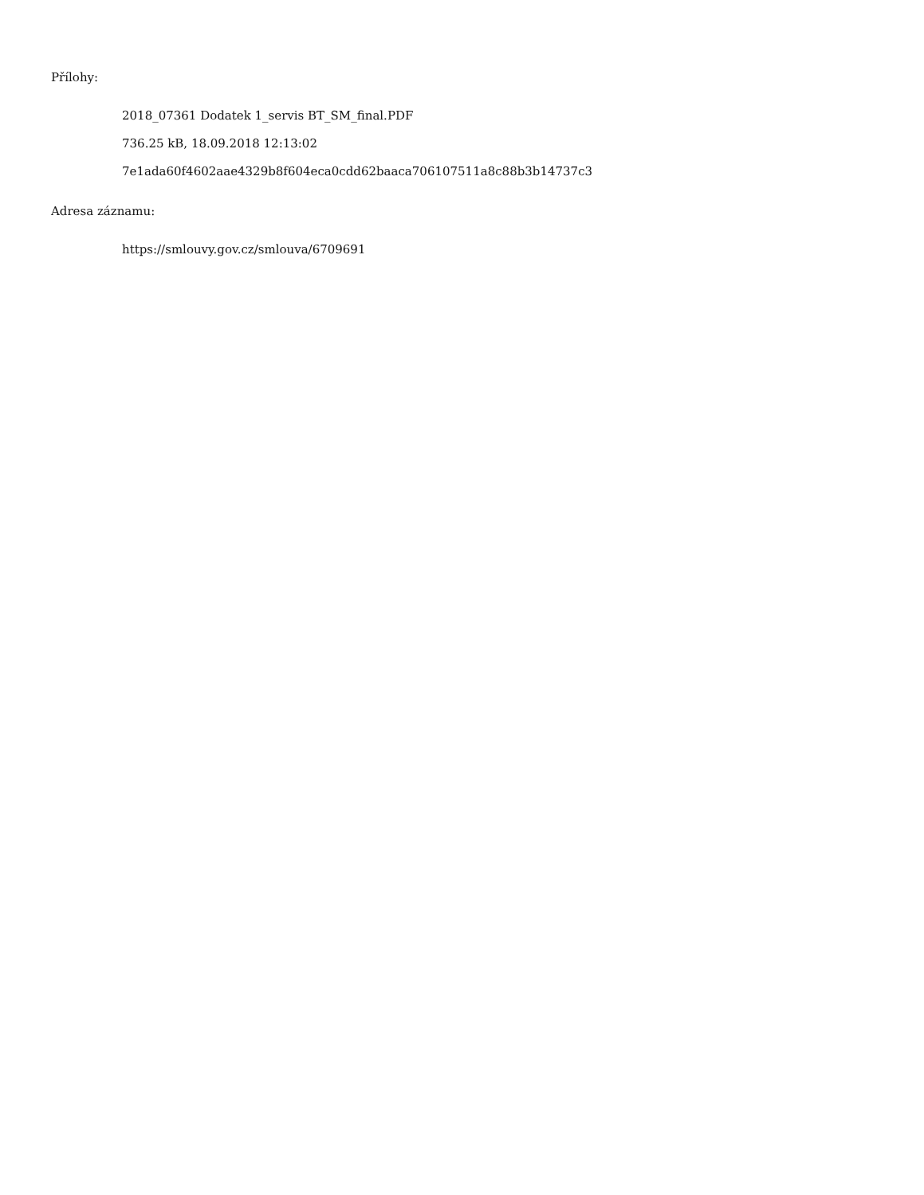Přílohy:
2018_07361 Dodatek 1_servis BT_SM_final.PDF
736.25 kB, 18.09.2018 12:13:02
7e1ada60f4602aae4329b8f604eca0cdd62baaca706107511a8c88b3b14737c3
Adresa záznamu:
https://smlouvy.gov.cz/smlouva/6709691